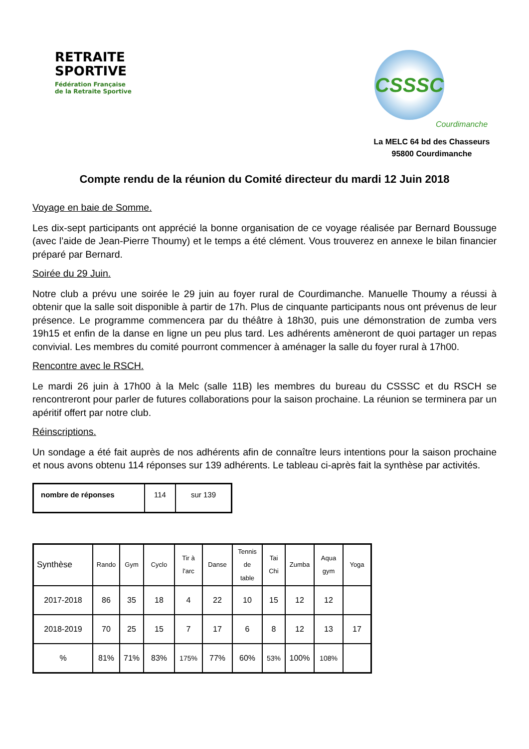RETRAITE
SPORTIVE
Fédération Française
de la Retraite Sportive
CSSSC
Courdimanche
La MELC 64 bd des Chasseurs
95800 Courdimanche
Compte rendu de la réunion du Comité directeur du mardi 12 Juin 2018
Voyage en baie de Somme.
Les dix-sept participants ont apprécié la bonne organisation de ce voyage réalisée par Bernard Boussuge (avec l’aide de Jean-Pierre Thoumy) et le temps a été clément. Vous trouverez en annexe le bilan financier préparé par Bernard.
Soirée du 29 Juin.
Notre club a prévu une soirée le 29 juin au foyer rural de Courdimanche. Manuelle Thoumy a réussi à obtenir que la salle soit disponible à partir de 17h. Plus de cinquante participants nous ont prévenus de leur présence. Le programme commencera par du théâtre à 18h30, puis une démonstration de zumba vers 19h15 et enfin de la danse en ligne un peu plus tard. Les adhérents amèneront de quoi partager un repas convivial. Les membres du comité pourront commencer à aménager la salle du foyer rural à 17h00.
Rencontre avec le RSCH.
Le mardi 26 juin à 17h00 à la Melc (salle 11B) les membres du bureau du CSSSC et du RSCH se rencontreront pour parler de futures collaborations pour la saison prochaine. La réunion se terminera par un apéritif offert par notre club.
Réinscriptions.
Un sondage a été fait auprès de nos adhérents afin de connaître leurs intentions pour la saison prochaine et nous avons obtenu 114 réponses sur 139 adhérents. Le tableau ci-après fait la synthèse par activités.
| nombre de réponses | 114 | sur 139 |
| Synthèse | Rando | Gym | Cyclo | Tir à l'arc | Danse | Tennis de table | Tai Chi | Zumba | Aqua gym | Yoga |
| 2017-2018 | 86 | 35 | 18 | 4 | 22 | 10 | 15 | 12 | 12 | |
| 2018-2019 | 70 | 25 | 15 | 7 | 17 | 6 | 8 | 12 | 13 | 17 |
| % | 81% | 71% | 83% | 175% | 77% | 60% | 53% | 100% | 108% | |